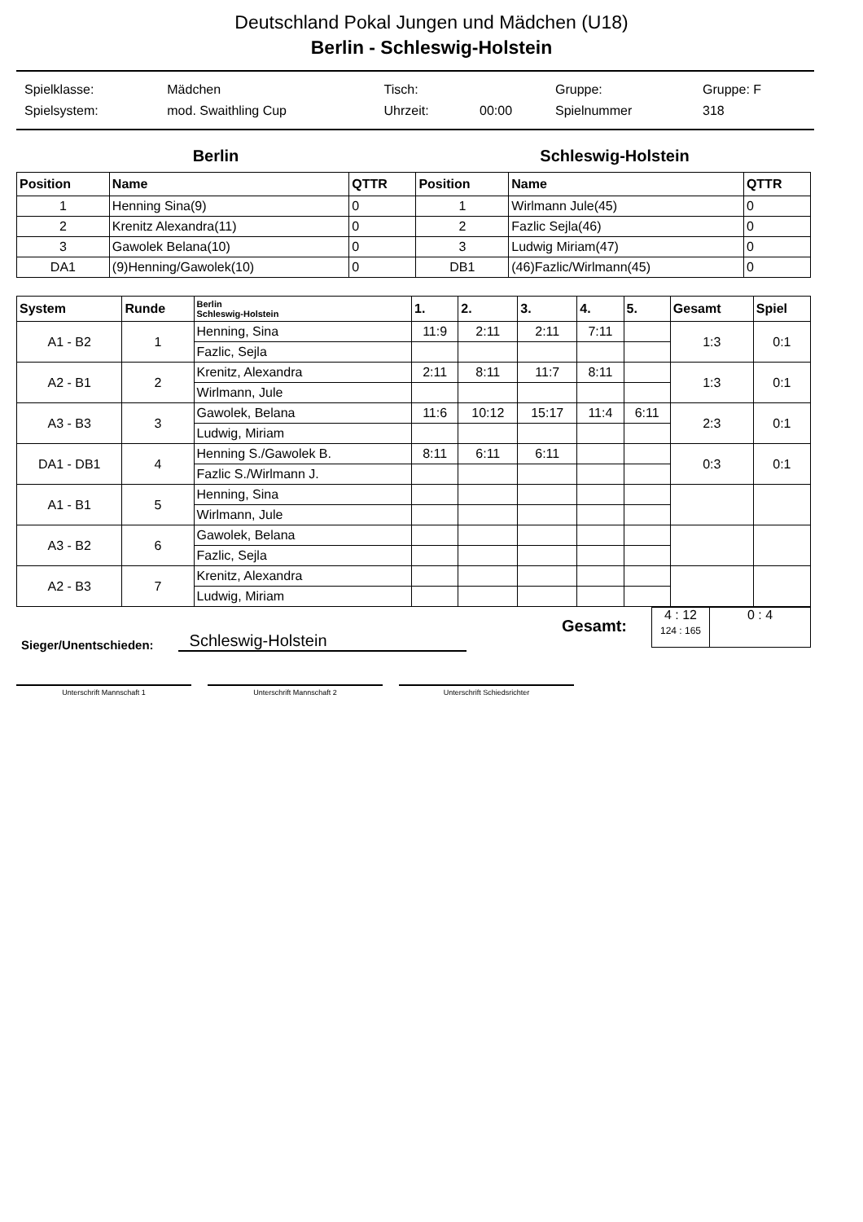Deutschland Pokal Jungen und Mädchen (U18)
Berlin - Schleswig-Holstein
| Spielklasse: | Mädchen | Tisch: | | Gruppe: | Gruppe: F |
| Spielsystem: | mod. Swaithling Cup | Uhrzeit: | 00:00 | Spielnummer | 318 |
Berlin Schleswig-Holstein
| Position | Name | QTTR | Position | Name | QTTR |
| --- | --- | --- | --- | --- | --- |
| 1 | Henning Sina(9) | 0 | 1 | Wirlmann Jule(45) | 0 |
| 2 | Krenitz Alexandra(11) | 0 | 2 | Fazlic Sejla(46) | 0 |
| 3 | Gawolek Belana(10) | 0 | 3 | Ludwig Miriam(47) | 0 |
| DA1 | (9)Henning/Gawolek(10) | 0 | DB1 | (46)Fazlic/Wirlmann(45) | 0 |
| System | Runde | Berlin Schleswig-Holstein | 1. | 2. | 3. | 4. | 5. | Gesamt | Spiel |
| --- | --- | --- | --- | --- | --- | --- | --- | --- | --- |
| A1 - B2 | 1 | Henning, Sina | 11:9 | 2:11 | 2:11 | 7:11 | | 1:3 | 0:1 |
| | | Fazlic, Sejla | | | | | | | |
| A2 - B1 | 2 | Krenitz, Alexandra | 2:11 | 8:11 | 11:7 | 8:11 | | 1:3 | 0:1 |
| | | Wirlmann, Jule | | | | | | | |
| A3 - B3 | 3 | Gawolek, Belana | 11:6 | 10:12 | 15:17 | 11:4 | 6:11 | 2:3 | 0:1 |
| | | Ludwig, Miriam | | | | | | | |
| DA1 - DB1 | 4 | Henning S./Gawolek B. | 8:11 | 6:11 | 6:11 | | | 0:3 | 0:1 |
| | | Fazlic S./Wirlmann J. | | | | | | | |
| A1 - B1 | 5 | Henning, Sina | | | | | | | |
| | | Wirlmann, Jule | | | | | | | |
| A3 - B2 | 6 | Gawolek, Belana | | | | | | | |
| | | Fazlic, Sejla | | | | | | | |
| A2 - B3 | 7 | Krenitz, Alexandra | | | | | | | |
| | | Ludwig, Miriam | | | | | | | |
Gesamt:
| 4 : 12 124 : 165 | 0 : 4 |
Sieger/Unentschieden: Schleswig-Holstein
Unterschrift Mannschaft 1 Unterschrift Mannschaft 2 Unterschrift Schiedsrichter